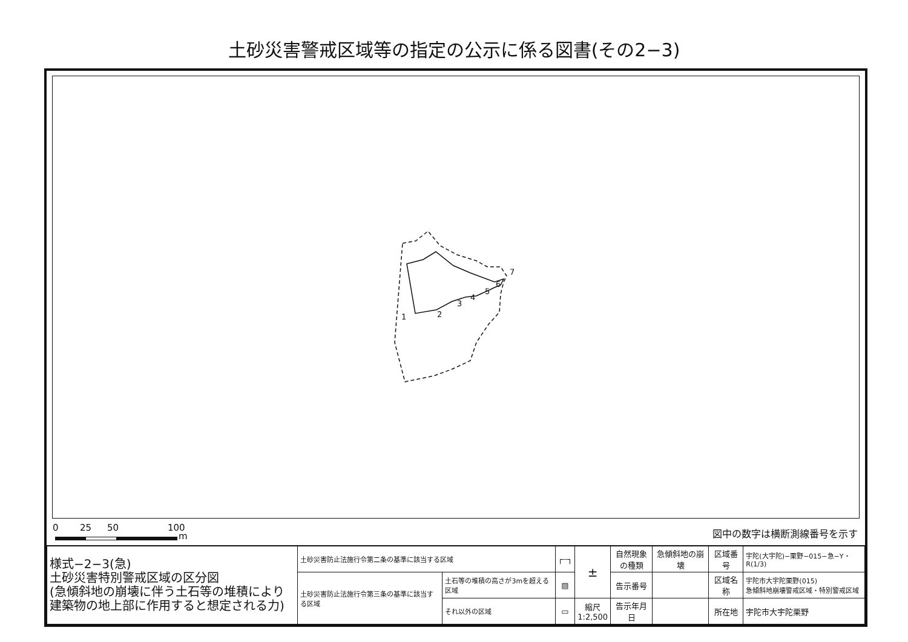土砂災害警戒区域等の指定の公示に係る図書(その2−3)
1
2
3
4
5
6
7
0 25 50 100
m 図中の数字は横断測線番号を示す
| 様式−2−3(急) 土砂災害特別警戒区域の区分図 (急傾斜地の崩壊に伴う土石等の堆積により 建築物の地上部に作用すると想定される力) | 土砂災害防止法施行令第二条の基準に該当する区域 | | ┌┄┐ | ± | 自然現象 の種類 | 急傾斜地の崩壊 | 区域番号 | 宇陀(大宇陀)−栗野−015−急−Y・R(1/3) |
| | 土砂災害防止法施行令第三条の基準に該当する区域 | 土石等の堆積の高さが3mを超える区域 | ▨ | | 告示番号 | | 区域名称 | 宇陀市大宇陀栗野(015) 急傾斜地崩壊警戒区域・特別警戒区域 |
| | | それ以外の区域 | ▭ | 縮尺 1:2,500 | 告示年月日 | | 所在地 | 宇陀市大宇陀栗野 |